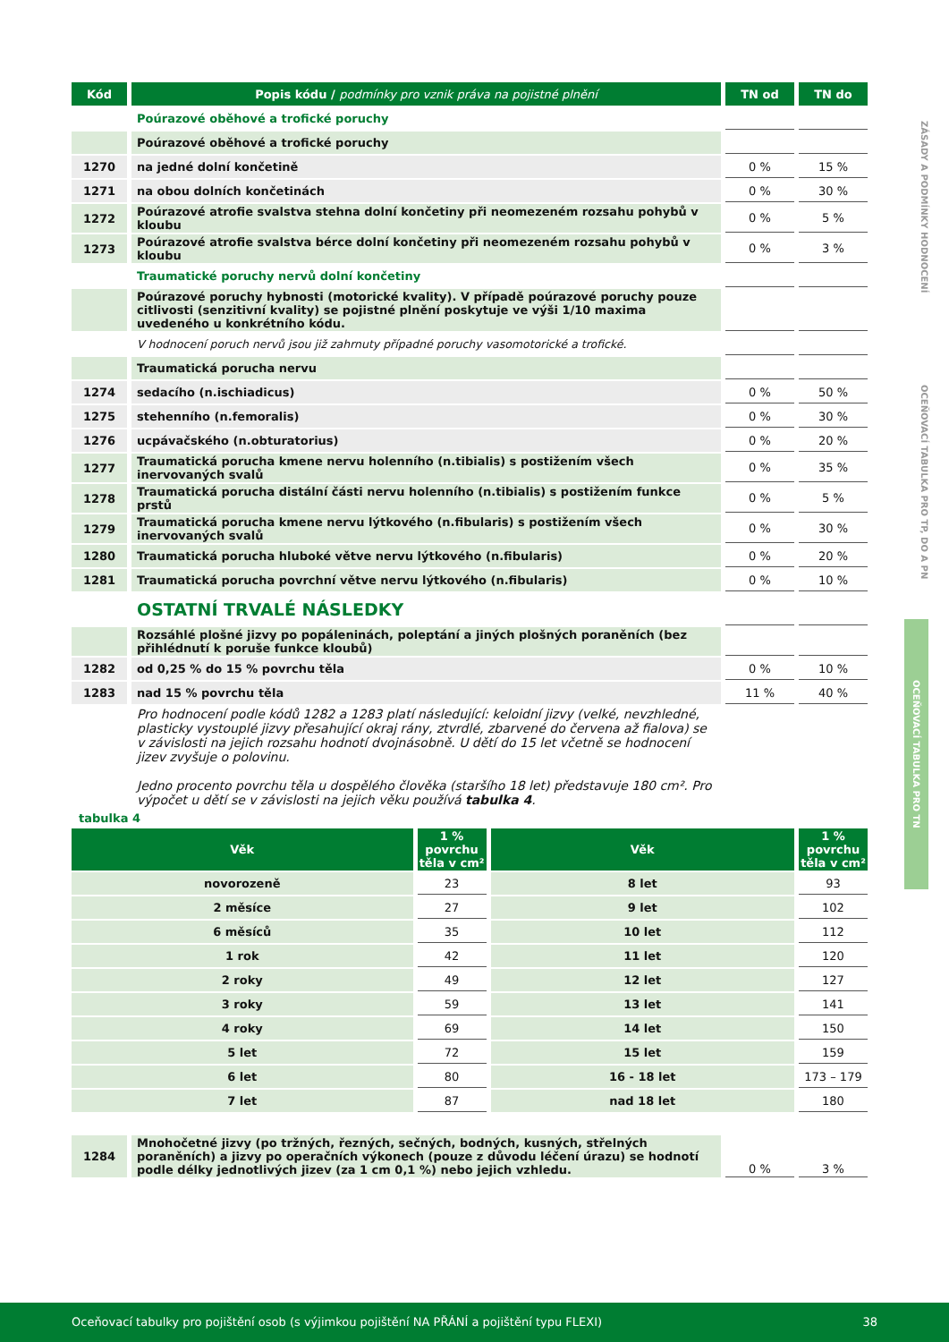ZÁSADY A PODMÍNKY HODNOCENÍ
OCEŇOVACÍ TABULKA PRO TP, DO A PN
OCEŇOVACÍ TABULKA PRO TN
| Kód | Popis kódu / podmínky pro vznik práva na pojistné plnění | TN od | TN do |
| --- | --- | --- | --- |
| | Poúrazové oběhové a trofické poruchy | | |
| | Poúrazové oběhové a trofické poruchy | | |
| 1270 | na jedné dolní končetině | 0 % | 15 % |
| 1271 | na obou dolních končetinách | 0 % | 30 % |
| 1272 | Poúrazové atrofie svalstva stehna dolní končetiny při neomezeném rozsahu pohybů v kloubu | 0 % | 5 % |
| 1273 | Poúrazové atrofie svalstva bérce dolní končetiny při neomezeném rozsahu pohybů v kloubu | 0 % | 3 % |
| | Traumatické poruchy nervů dolní končetiny | | |
| | Poúrazové poruchy hybnosti (motorické kvality). V případě poúrazové poruchy pouze citlivosti (senzitivní kvality) se pojistné plnění poskytuje ve výši 1/10 maxima uvedeného u konkrétního kódu. | | |
| | V hodnocení poruch nervů jsou již zahrnuty případné poruchy vasomotorické a trofické. | | |
| | Traumatická porucha nervu | | |
| 1274 | sedacího (n.ischiadicus) | 0 % | 50 % |
| 1275 | stehenního (n.femoralis) | 0 % | 30 % |
| 1276 | ucpávačského (n.obturatorius) | 0 % | 20 % |
| 1277 | Traumatická porucha kmene nervu holenního (n.tibialis) s postižením všech inervovaných svalů | 0 % | 35 % |
| 1278 | Traumatická porucha distální části nervu holenního (n.tibialis) s postižením funkce prstů | 0 % | 5 % |
| 1279 | Traumatická porucha kmene nervu lýtkového (n.fibularis) s postižením všech inervovaných svalů | 0 % | 30 % |
| 1280 | Traumatická porucha hluboké větve nervu lýtkového (n.fibularis) | 0 % | 20 % |
| 1281 | Traumatická porucha povrchní větve nervu lýtkového (n.fibularis) | 0 % | 10 % |
| | OSTATNÍ TRVALÉ NÁSLEDKY | | |
| | Rozsáhlé plošné jizvy po popáleninách, poleptání a jiných plošných poraněních (bez přihlédnutí k poruše funkce kloubů) | | |
| 1282 | od 0,25 % do 15 % povrchu těla | 0 % | 10 % |
| 1283 | nad 15 % povrchu těla | 11 % | 40 % |
| | Pro hodnocení podle kódů 1282 a 1283 platí následující: keloidní jizvy (velké, nevzhledné, plasticky vystouplé jizvy přesahující okraj rány, ztvrdlé, zbarvené do červena až fialova) se v závislosti na jejich rozsahu hodnotí dvojnásobně. U dětí do 15 let včetně se hodnocení jizev zvyšuje o polovinu. Jedno procento povrchu těla u dospělého člověka (staršího 18 let) představuje 180 cm². Pro výpočet u dětí se v závislosti na jejich věku používá tabulka 4 . | | |
tabulka 4
| Věk | 1 % povrchu těla v cm² | Věk | 1 % povrchu těla v cm² |
| --- | --- | --- | --- |
| novorozeně | 23 | 8 let | 93 |
| 2 měsíce | 27 | 9 let | 102 |
| 6 měsíců | 35 | 10 let | 112 |
| 1 rok | 42 | 11 let | 120 |
| 2 roky | 49 | 12 let | 127 |
| 3 roky | 59 | 13 let | 141 |
| 4 roky | 69 | 14 let | 150 |
| 5 let | 72 | 15 let | 159 |
| 6 let | 80 | 16 - 18 let | 173 – 179 |
| 7 let | 87 | nad 18 let | 180 |
| 1284 | Mnohočetné jizvy (po tržných, řezných, sečných, bodných, kusných, střelných poraněních) a jizvy po operačních výkonech (pouze z důvodu léčení úrazu) se hodnotí podle délky jednotlivých jizev (za 1 cm 0,1 %) nebo jejich vzhledu. | 0 % | 3 % |
Oceňovací tabulky pro pojištění osob (s výjimkou pojištění NA PŘÁNÍ a pojištění typu FLEXI) 38